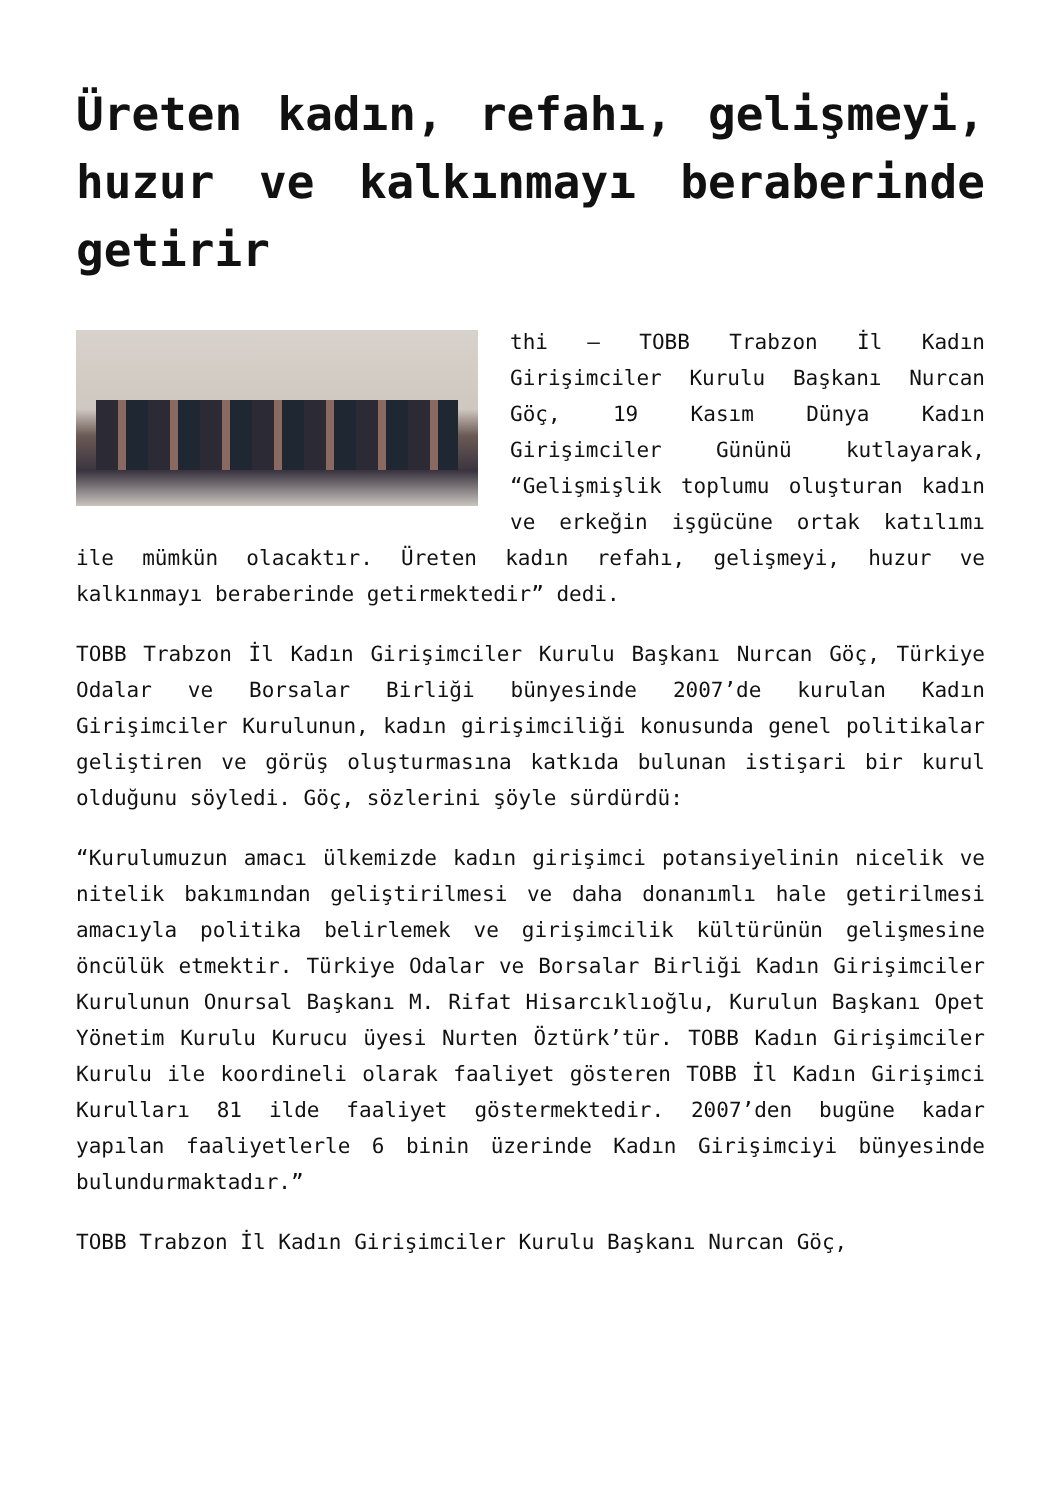Üreten kadın, refahı, gelişmeyi, huzur ve kalkınmayı beraberinde getirir
thi – TOBB Trabzon İl Kadın Girişimciler Kurulu Başkanı Nurcan Göç, 19 Kasım Dünya Kadın Girişimciler Gününü kutlayarak, “Gelişmişlik toplumu oluşturan kadın ve erkeğin işgücüne ortak katılımı ile mümkün olacaktır. Üreten kadın refahı, gelişmeyi, huzur ve kalkınmayı beraberinde getirmektedir” dedi.
TOBB Trabzon İl Kadın Girişimciler Kurulu Başkanı Nurcan Göç, Türkiye Odalar ve Borsalar Birliği bünyesinde 2007’de kurulan Kadın Girişimciler Kurulunun, kadın girişimciliği konusunda genel politikalar geliştiren ve görüş oluşturmasına katkıda bulunan istişari bir kurul olduğunu söyledi. Göç, sözlerini şöyle sürdürdü:
“Kurulumuzun amacı ülkemizde kadın girişimci potansiyelinin nicelik ve nitelik bakımından geliştirilmesi ve daha donanımlı hale getirilmesi amacıyla politika belirlemek ve girişimcilik kültürünün gelişmesine öncülük etmektir. Türkiye Odalar ve Borsalar Birliği Kadın Girişimciler Kurulunun Onursal Başkanı M. Rifat Hisarcıklıoğlu, Kurulun Başkanı Opet Yönetim Kurulu Kurucu üyesi Nurten Öztürk’tür. TOBB Kadın Girişimciler Kurulu ile koordineli olarak faaliyet gösteren TOBB İl Kadın Girişimci Kurulları 81 ilde faaliyet göstermektedir. 2007’den bugüne kadar yapılan faaliyetlerle 6 binin üzerinde Kadın Girişimciyi bünyesinde bulundurmaktadır.”
TOBB Trabzon İl Kadın Girişimciler Kurulu Başkanı Nurcan Göç,